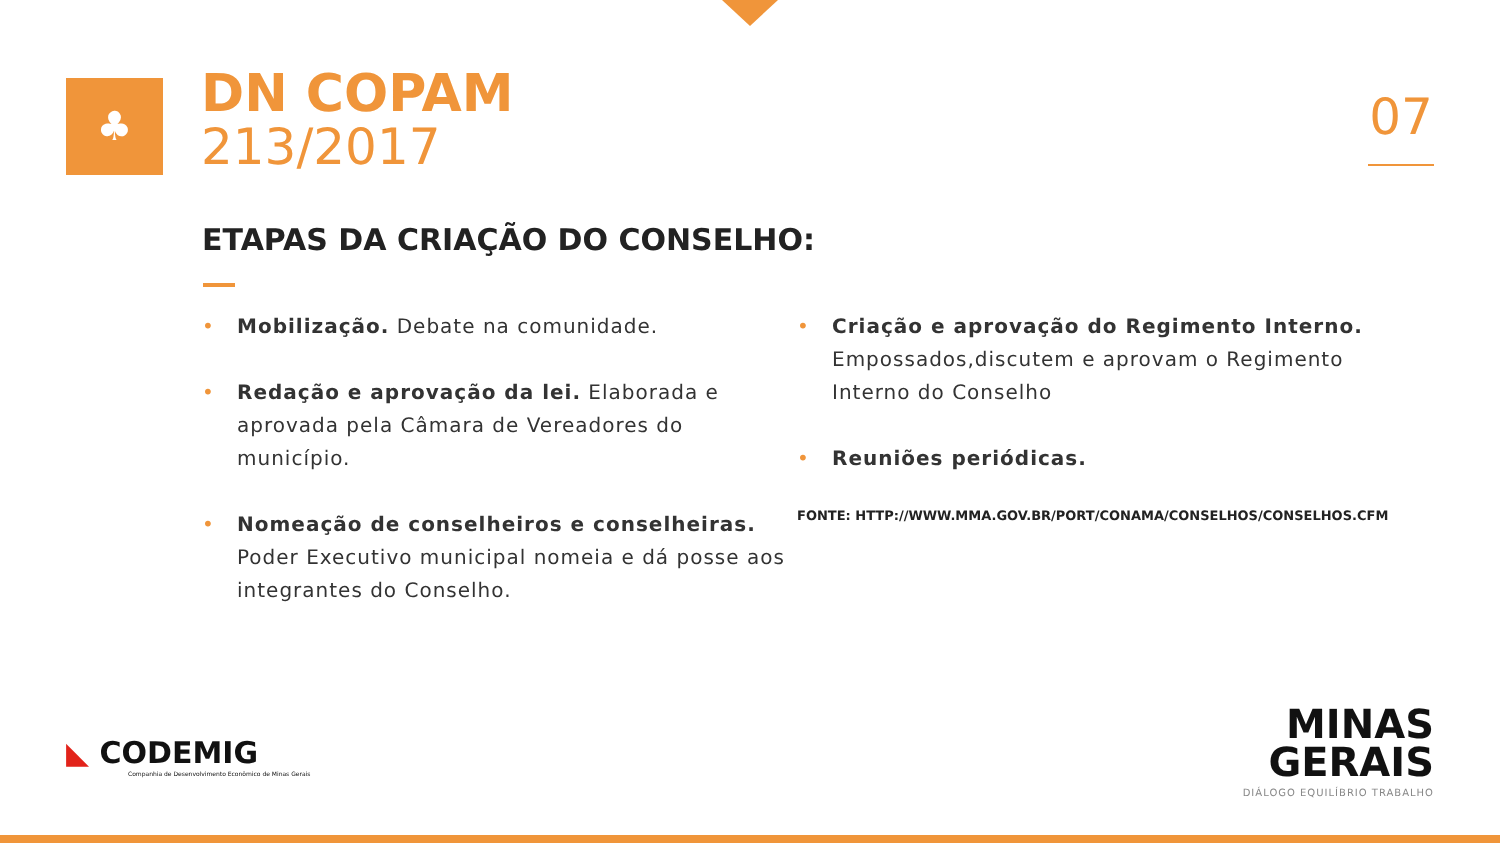♣
DN COPAM
213/2017
07
ETAPAS DA CRIAÇÃO DO CONSELHO:
• Mobilização. Debate na comunidade.
• Redação e aprovação da lei. Elaborada e aprovada pela Câmara de Vereadores do município.
• Nomeação de conselheiros e conselheiras. Poder Executivo municipal nomeia e dá posse aos integrantes do Conselho.
• Criação e aprovação do Regimento Interno. Empossados,discutem e aprovam o Regimento Interno do Conselho
• Reuniões periódicas.
FONTE: HTTP://WWW.MMA.GOV.BR/PORT/CONAMA/CONSELHOS/CONSELHOS.CFM
◣ CODEMIG
Companhia de Desenvolvimento Econômico de Minas Gerais
MINAS
GERAIS
DIÁLOGO EQUILÍBRIO TRABALHO